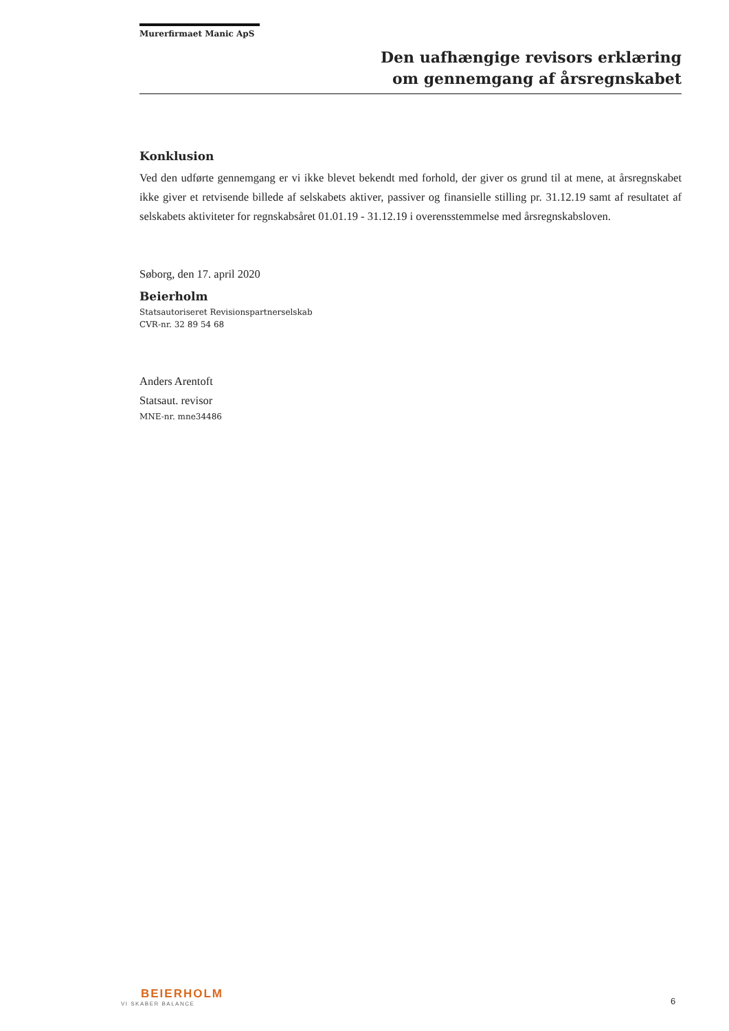Murerfirmaet Manic ApS
Den uafhængige revisors erklæring
om gennemgang af årsregnskabet
Konklusion
Ved den udførte gennemgang er vi ikke blevet bekendt med forhold, der giver os grund til at mene, at årsregnskabet ikke giver et retvisende billede af selskabets aktiver, passiver og finansielle stilling pr. 31.12.19 samt af resultatet af selskabets aktiviteter for regnskabsåret 01.01.19 - 31.12.19 i overensstemmelse med årsregnskabsloven.
Søborg, den 17. april 2020
Beierholm
Statsautoriseret Revisionspartnerselskab
CVR-nr. 32 89 54 68
Anders Arentoft
Statsaut. revisor
MNE-nr. mne34486
BEIERHOLM
VI SKABER BALANCE
6